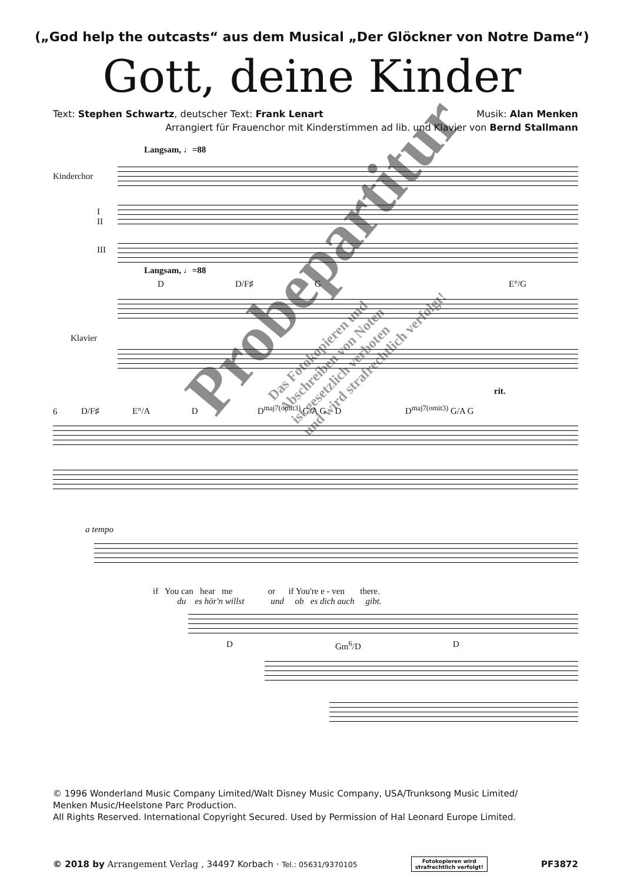(„God help the outcasts“ aus dem Musical „Der Glöckner von Notre Dame“)
Gott, deine Kinder
Text: Stephen Schwartz, deutscher Text: Frank Lenart Musik: Alan Menken
Arrangiert für Frauenchor mit Kinderstimmen ad lib. und Klavier von Bernd Stallmann
Langsam, ♩=88
Kinderchor
I
II
III
Langsam, ♩=88
D D/F♯ G E°/G
Klavier
rit.
6
D/F♯ E°/A D D<sup>maj7(omit3)</sup> G/A G D D<sup>maj7(omit3)</sup> G/A G
a tempo
if You can hear me or if You're e - ven there.
du es hör'n willst und ob es dich auch gibt.
D Gm<sup>6</sup>/D D
Probepartitur
Das Fotokopieren und
Abschreiben von Noten
ist gesetzlich verboten
und wird strafrechtlich verfolgt!
© 1996 Wonderland Music Company Limited/Walt Disney Music Company, USA/Trunksong Music Limited/
Menken Music/Heelstone Parc Production.
All Rights Reserved. International Copyright Secured. Used by Permission of Hal Leonard Europe Limited.
© 2018 by Arrangement Verlag , 34497 Korbach · Tel.: 05631/9370105 Fotokopieren wird
strafrechtlich verfolgt! PF3872